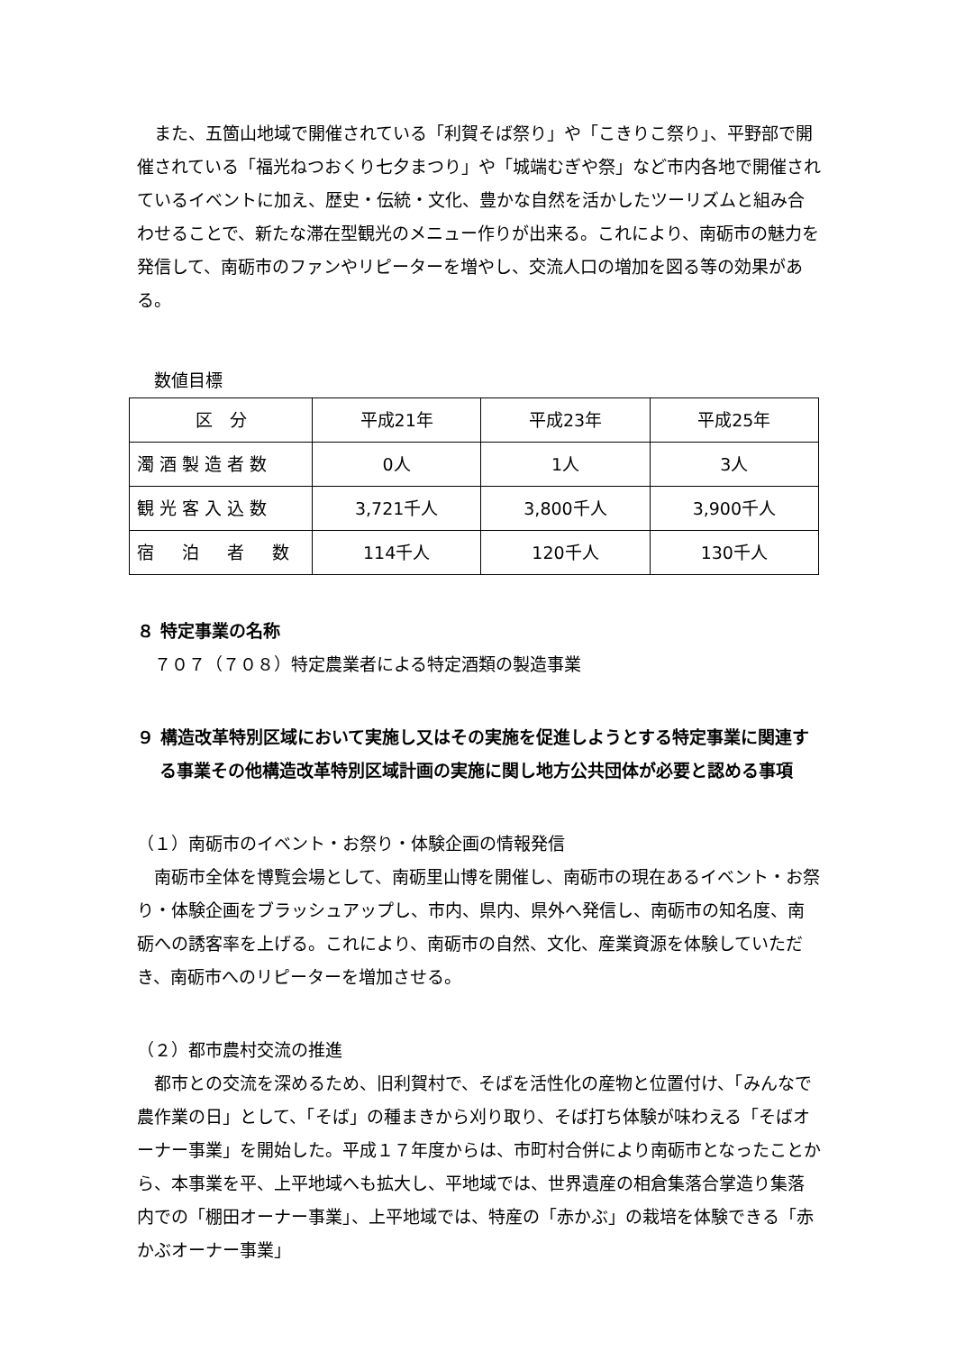また、五箇山地域で開催されている「利賀そば祭り」や「こきりこ祭り」、平野部で開催されている「福光ねつおくり七夕まつり」や「城端むぎや祭」など市内各地で開催されているイベントに加え、歴史・伝統・文化、豊かな自然を活かしたツーリズムと組み合わせることで、新たな滞在型観光のメニュー作りが出来る。これにより、南砺市の魅力を発信して、南砺市のファンやリピーターを増やし、交流人口の増加を図る等の効果がある。
　数値目標
| 区 分 | 平成21年 | 平成23年 | 平成25年 |
| 濁酒製造者数 | 0人 | 1人 | 3人 |
| 観光客入込数 | 3,721千人 | 3,800千人 | 3,900千人 |
| 宿 泊 者 数 | 114千人 | 120千人 | 130千人 |
８ 特定事業の名称
７０７（７０８）特定農業者による特定酒類の製造事業
９ 構造改革特別区域において実施し又はその実施を促進しようとする特定事業に関連する事業その他構造改革特別区域計画の実施に関し地方公共団体が必要と認める事項
（１）南砺市のイベント・お祭り・体験企画の情報発信
南砺市全体を博覧会場として、南砺里山博を開催し、南砺市の現在あるイベント・お祭り・体験企画をブラッシュアップし、市内、県内、県外へ発信し、南砺市の知名度、南砺への誘客率を上げる。これにより、南砺市の自然、文化、産業資源を体験していただき、南砺市へのリピーターを増加させる。
（２）都市農村交流の推進
都市との交流を深めるため、旧利賀村で、そばを活性化の産物と位置付け、「みんなで農作業の日」として、「そば」の種まきから刈り取り、そば打ち体験が味わえる「そばオーナー事業」を開始した。平成１７年度からは、市町村合併により南砺市となったことから、本事業を平、上平地域へも拡大し、平地域では、世界遺産の相倉集落合掌造り集落内での「棚田オーナー事業」、上平地域では、特産の「赤かぶ」の栽培を体験できる「赤かぶオーナー事業」